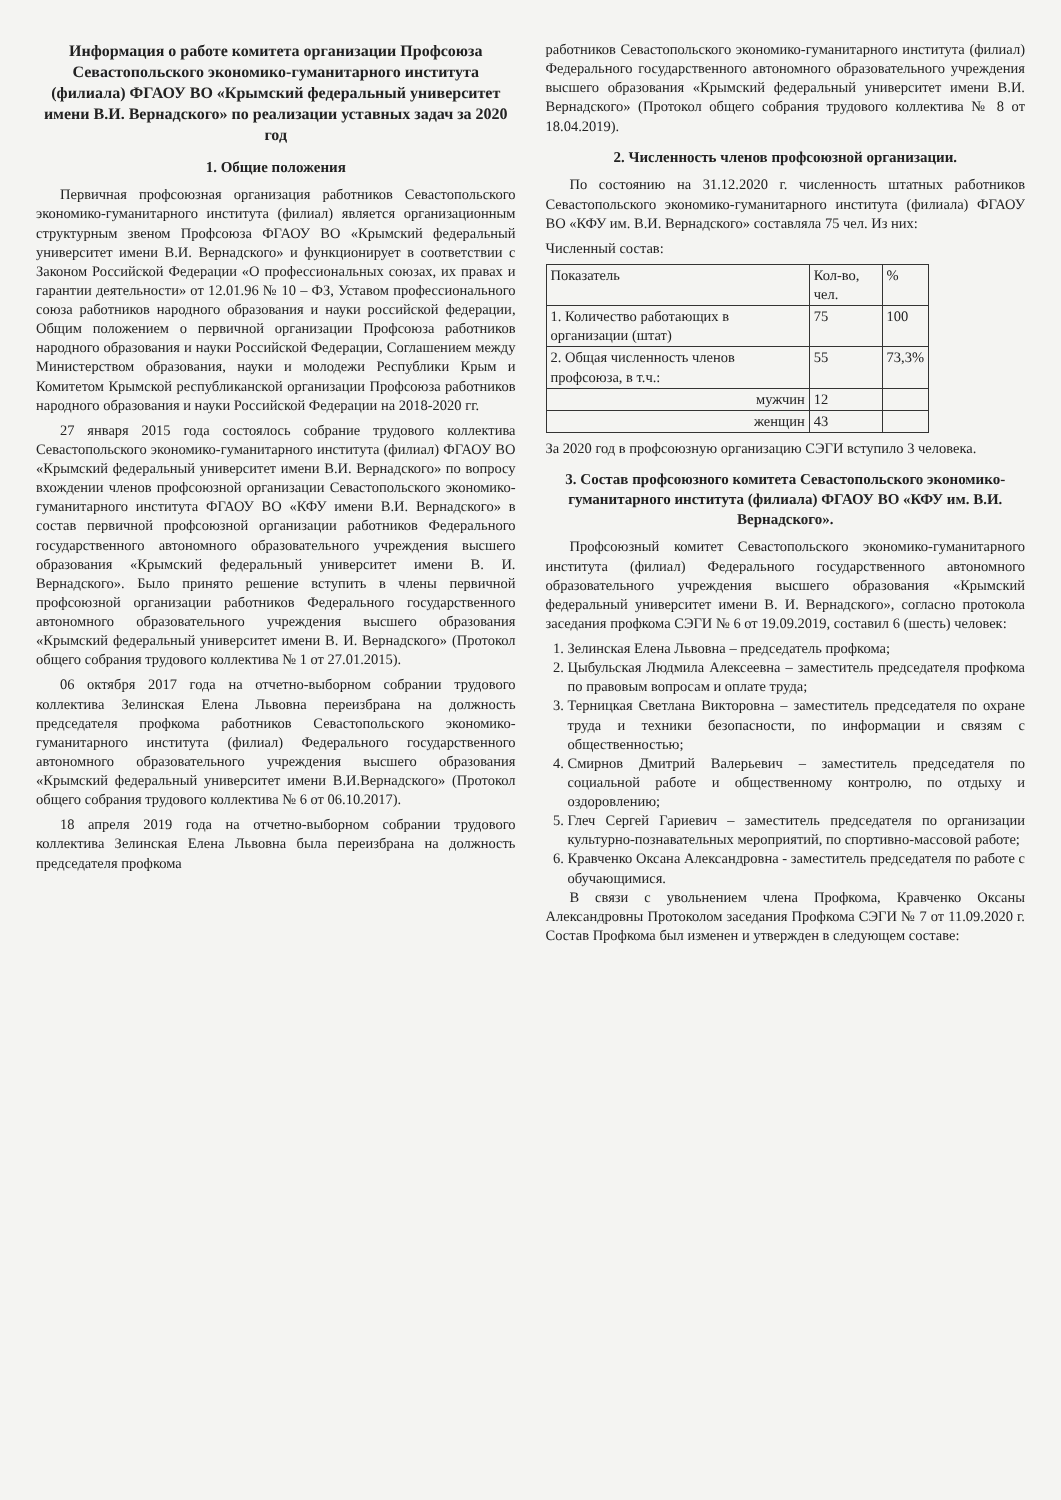Информация о работе комитета организации Профсоюза Севастопольского экономико-гуманитарного института (филиала) ФГАОУ ВО «Крымский федеральный университет имени В.И. Вернадского» по реализации уставных задач за 2020 год
1. Общие положения
Первичная профсоюзная организация работников Севастопольского экономико-гуманитарного института (филиал) является организационным структурным звеном Профсоюза ФГАОУ ВО «Крымский федеральный университет имени В.И. Вернадского» и функционирует в соответствии с Законом Российской Федерации «О профессиональных союзах, их правах и гарантии деятельности» от 12.01.96 № 10 – ФЗ, Уставом профессионального союза работников народного образования и науки российской федерации, Общим положением о первичной организации Профсоюза работников народного образования и науки Российской Федерации, Соглашением между Министерством образования, науки и молодежи Республики Крым и Комитетом Крымской республиканской организации Профсоюза работников народного образования и науки Российской Федерации на 2018-2020 гг.
27 января 2015 года состоялось собрание трудового коллектива Севастопольского экономико-гуманитарного института (филиал) ФГАОУ ВО «Крымский федеральный университет имени В.И. Вернадского» по вопросу вхождении членов профсоюзной организации Севастопольского экономико-гуманитарного института ФГАОУ ВО «КФУ имени В.И. Вернадского» в состав первичной профсоюзной организации работников Федерального государственного автономного образовательного учреждения высшего образования «Крымский федеральный университет имени В. И. Вернадского». Было принято решение вступить в члены первичной профсоюзной организации работников Федерального государственного автономного образовательного учреждения высшего образования «Крымский федеральный университет имени В. И. Вернадского» (Протокол общего собрания трудового коллектива № 1 от 27.01.2015).
06 октября 2017 года на отчетно-выборном собрании трудового коллектива Зелинская Елена Львовна переизбрана на должность председателя профкома работников Севастопольского экономико-гуманитарного института (филиал) Федерального государственного автономного образовательного учреждения высшего образования «Крымский федеральный университет имени В.И.Вернадского» (Протокол общего собрания трудового коллектива № 6 от 06.10.2017).
18 апреля 2019 года на отчетно-выборном собрании трудового коллектива Зелинская Елена Львовна была переизбрана на должность председателя профкома
работников Севастопольского экономико-гуманитарного института (филиал) Федерального государственного автономного образовательного учреждения высшего образования «Крымский федеральный университет имени В.И. Вернадского» (Протокол общего собрания трудового коллектива № 8 от 18.04.2019).
2. Численность членов профсоюзной организации.
По состоянию на 31.12.2020 г. численность штатных работников Севастопольского экономико-гуманитарного института (филиала) ФГАОУ ВО «КФУ им. В.И. Вернадского» составляла 75 чел. Из них:
Численный состав:
| Показатель | Кол-во, чел. | % |
| --- | --- | --- |
| 1. Количество работающих в организации (штат) | 75 | 100 |
| 2. Общая численность членов профсоюза, в т.ч.: | 55 | 73,3% |
| мужчин | 12 | |
| женщин | 43 | |
За 2020 год в профсоюзную организацию СЭГИ вступило 3 человека.
3. Состав профсоюзного комитета Севастопольского экономико-гуманитарного института (филиала) ФГАОУ ВО «КФУ им. В.И. Вернадского».
Профсоюзный комитет Севастопольского экономико-гуманитарного института (филиал) Федерального государственного автономного образовательного учреждения высшего образования «Крымский федеральный университет имени В. И. Вернадского», согласно протокола заседания профкома СЭГИ № 6 от 19.09.2019, составил 6 (шесть) человек:
1. Зелинская Елена Львовна – председатель профкома;
2. Цыбульская Людмила Алексеевна – заместитель председателя профкома по правовым вопросам и оплате труда;
3. Терницкая Светлана Викторовна – заместитель председателя по охране труда и техники безопасности, по информации и связям с общественностью;
4. Смирнов Дмитрий Валерьевич – заместитель председателя по социальной работе и общественному контролю, по отдыху и оздоровлению;
5. Глеч Сергей Гариевич – заместитель председателя по организации культурно-познавательных мероприятий, по спортивно-массовой работе;
6. Кравченко Оксана Александровна - заместитель председателя по работе с обучающимися.
В связи с увольнением члена Профкома, Кравченко Оксаны Александровны Протоколом заседания Профкома СЭГИ № 7 от 11.09.2020 г. Состав Профкома был изменен и утвержден в следующем составе: